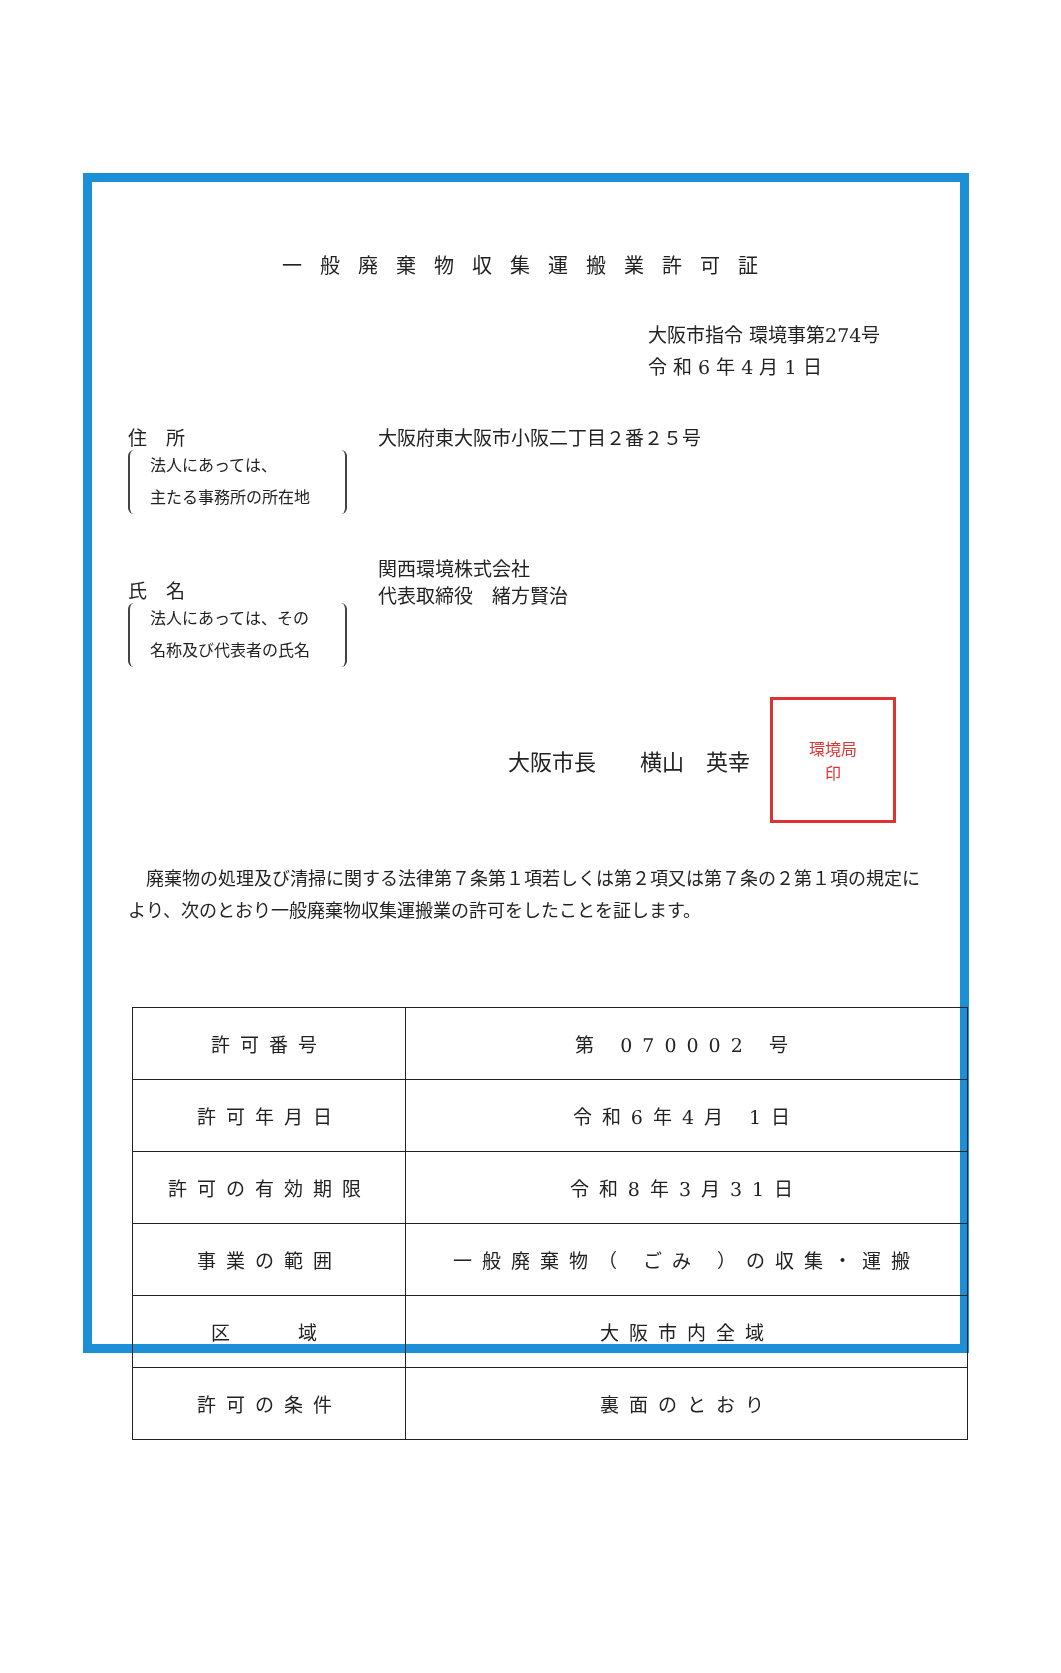一般廃棄物収集運搬業許可証
大阪市指令 環境事第274号
令 和 6 年 4 月 1 日
住　所
法人にあっては、
主たる事務所の所在地
大阪府東大阪市小阪二丁目２番２５号
氏　名
法人にあっては、その
名称及び代表者の氏名
関西環境株式会社
代表取締役　緒方賢治
大阪市長　　横山　英幸
環境局
印
廃棄物の処理及び清掃に関する法律第７条第１項若しくは第２項又は第７条の２第１項の規定により、次のとおり一般廃棄物収集運搬業の許可をしたことを証します。
| 許可番号 | 第 070002 号 |
| 許可年月日 | 令和6年4月 1日 |
| 許可の有効期限 | 令和8年3月31日 |
| 事業の範囲 | 一般廃棄物（ ごみ ）の収集・運搬 |
| 区 域 | 大阪市内全域 |
| 許可の条件 | 裏面のとおり |